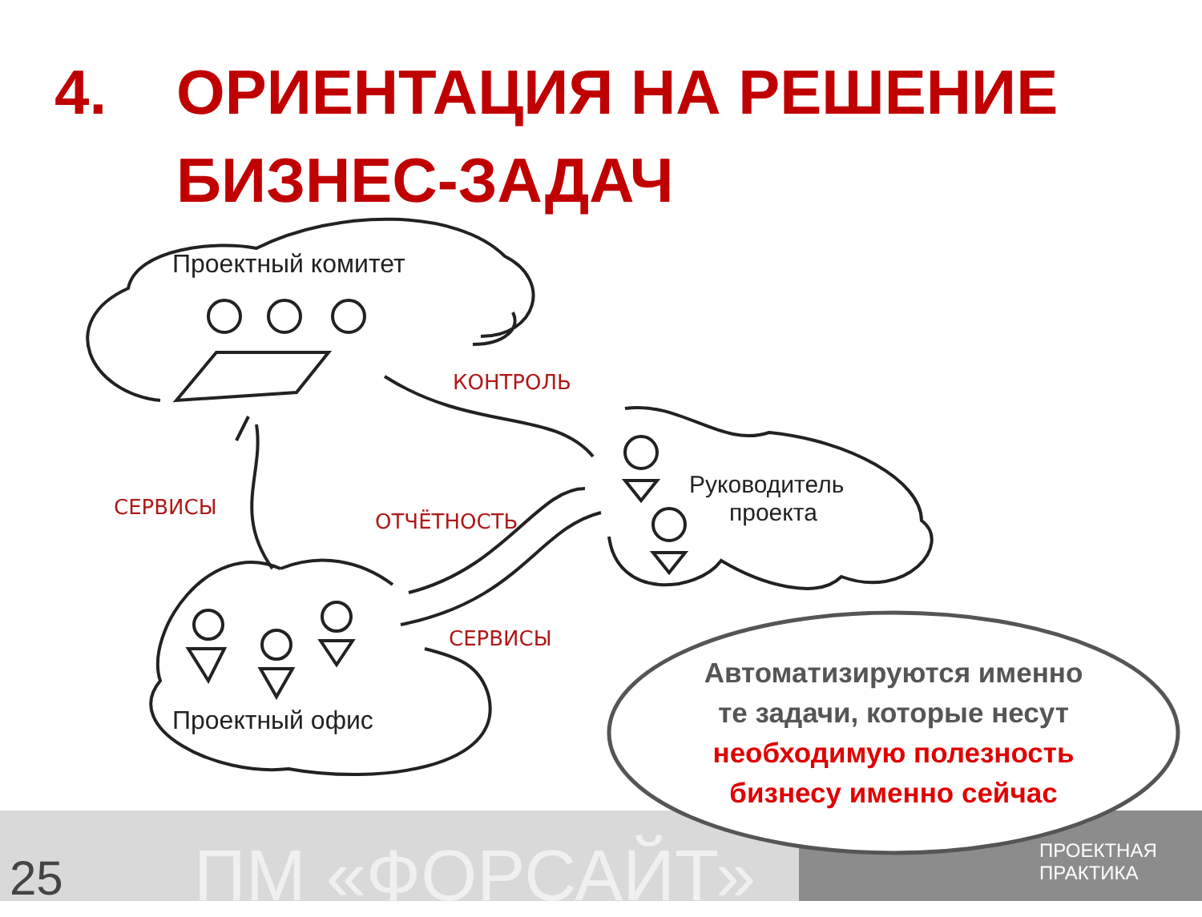4. ОРИЕНТАЦИЯ НА РЕШЕНИЕ
БИЗНЕС-ЗАДАЧ
Проектный комитет
Руководитель
проекта
Проектный офис
КОНТРОЛЬ
СЕРВИСЫ
ОТЧЁТНОСТЬ
СЕРВИСЫ
Автоматизируются именно
те задачи, которые несут
необходимую полезность
бизнесу именно сейчас
25
ПМ «ФОРСАЙТ»
ПРОЕКТНАЯ
ПРАКТИКА